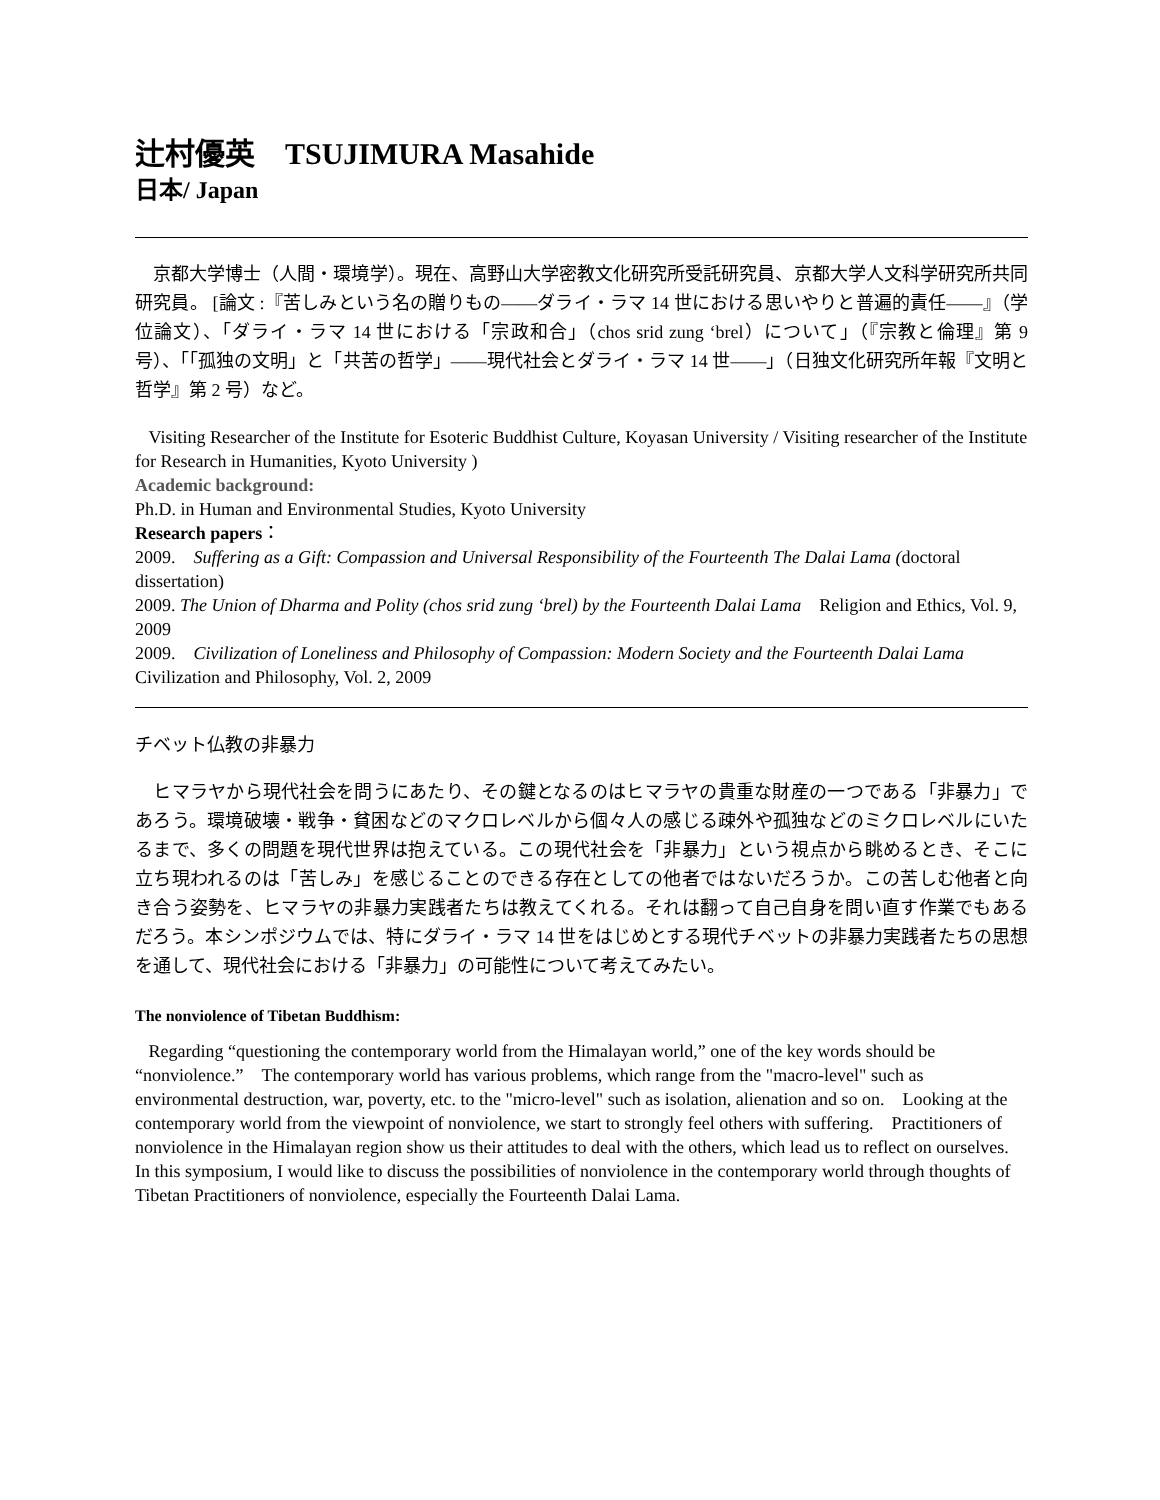辻村優英　TSUJIMURA Masahide
日本/ Japan
　京都大学博士（人間・環境学）。現在、高野山大学密教文化研究所受託研究員、京都大学人文科学研究所共同研究員。 [論文 :『苦しみという名の贈りもの――ダライ・ラマ 14 世における思いやりと普遍的責任――』（学位論文）、「ダライ・ラマ 14 世における「宗政和合」（chos srid zung ‘brel）について」（『宗教と倫理』第 9 号）、「「孤独の文明」と「共苦の哲学」――現代社会とダライ・ラマ 14 世――」（日独文化研究所年報『文明と哲学』第 2 号）など。
Visiting Researcher of the Institute for Esoteric Buddhist Culture, Koyasan University / Visiting researcher of the Institute for Research in Humanities, Kyoto University )
Academic background:
Ph.D. in Human and Environmental Studies, Kyoto University
Research papers：
2009.　Suffering as a Gift: Compassion and Universal Responsibility of the Fourteenth The Dalai Lama (doctoral dissertation)
2009. The Union of Dharma and Polity (chos srid zung ‘brel) by the Fourteenth Dalai Lama　Religion and Ethics, Vol. 9, 2009
2009.　Civilization of Loneliness and Philosophy of Compassion: Modern Society and the Fourteenth Dalai Lama　Civilization and Philosophy, Vol. 2, 2009
チベット仏教の非暴力
　ヒマラヤから現代社会を問うにあたり、その鍵となるのはヒマラヤの貴重な財産の一つである「非暴力」であろう。環境破壊・戦争・貧困などのマクロレベルから個々人の感じる疎外や孤独などのミクロレベルにいたるまで、多くの問題を現代世界は抱えている。この現代社会を「非暴力」という視点から眺めるとき、そこに立ち現われるのは「苦しみ」を感じることのできる存在としての他者ではないだろうか。この苦しむ他者と向き合う姿勢を、ヒマラヤの非暴力実践者たちは教えてくれる。それは翻って自己自身を問い直す作業でもあるだろう。本シンポジウムでは、特にダライ・ラマ 14 世をはじめとする現代チベットの非暴力実践者たちの思想を通して、現代社会における「非暴力」の可能性について考えてみたい。
The nonviolence of Tibetan Buddhism:
Regarding “questioning the contemporary world from the Himalayan world,” one of the key words should be “nonviolence.”　The contemporary world has various problems, which range from the "macro-level" such as environmental destruction, war, poverty, etc. to the "micro-level" such as isolation, alienation and so on.　Looking at the contemporary world from the viewpoint of nonviolence, we start to strongly feel others with suffering.　Practitioners of nonviolence in the Himalayan region show us their attitudes to deal with the others, which lead us to reflect on ourselves.　In this symposium, I would like to discuss the possibilities of nonviolence in the contemporary world through thoughts of Tibetan Practitioners of nonviolence, especially the Fourteenth Dalai Lama.